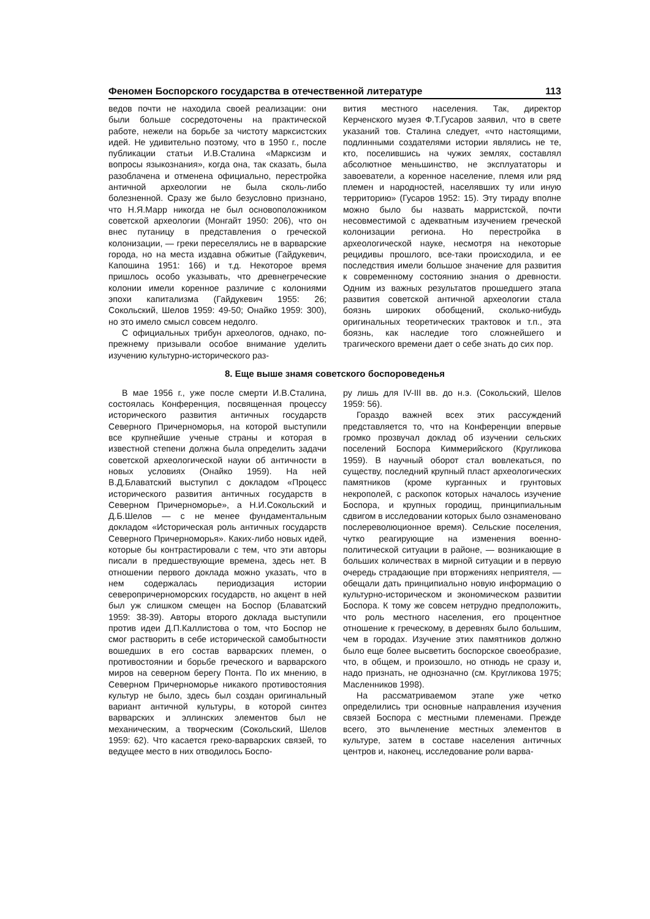Феномен Боспорского государства в отечественной литературе 113
ведов почти не находила своей реализации: они были больше сосредоточены на практической работе, нежели на борьбе за чистоту марксистских идей. Не удивительно поэтому, что в 1950 г., после публикации статьи И.В.Сталина «Марксизм и вопросы языкознания», когда она, так сказать, была разоблачена и отменена официально, перестройка античной археологии не была сколь-либо болезненной. Сразу же было безусловно признано, что Н.Я.Марр никогда не был основоположником советской археологии (Монгайт 1950: 206), что он внес путаницу в представления о греческой колонизации, — греки переселялись не в варварские города, но на места издавна обжитые (Гайдукевич, Капошина 1951: 166) и т.д. Некоторое время пришлось особо указывать, что древнегреческие колонии имели коренное различие с колониями эпохи капитализма (Гайдукевич 1955: 26; Сокольский, Шелов 1959: 49-50; Онайко 1959: 300), но это имело смысл совсем недолго.
С официальных трибун археологов, однако, по-прежнему призывали особое внимание уделить изучению культурно-исторического раз-
вития местного населения. Так, директор Керченского музея Ф.Т.Гусаров заявил, что в свете указаний тов. Сталина следует, «что настоящими, подлинными создателями истории являлись не те, кто, поселившись на чужих землях, составлял абсолютное меньшинство, не эксплуататоры и завоеватели, а коренное население, племя или ряд племен и народностей, населявших ту или иную территорию» (Гусаров 1952: 15). Эту тираду вполне можно было бы назвать марристской, почти несовместимой с адекватным изучением греческой колонизации региона. Но перестройка в археологической науке, несмотря на некоторые рецидивы прошлого, все-таки происходила, и ее последствия имели большое значение для развития к современному состоянию знания о древности. Одним из важных результатов прошедшего этапа развития советской античной археологии стала боязнь широких обобщений, сколько-нибудь оригинальных теоретических трактовок и т.п., эта боязнь, как наследие того сложнейшего и трагического времени дает о себе знать до сих пор.
8. Еще выше знамя советского боспороведенья
В мае 1956 г., уже после смерти И.В.Сталина, состоялась Конференция, посвященная процессу исторического развития античных государств Северного Причерноморья, на которой выступили все крупнейшие ученые страны и которая в известной степени должна была определить задачи советской археологической науки об античности в новых условиях (Онайко 1959). На ней В.Д.Блаватский выступил с докладом «Процесс исторического развития античных государств в Северном Причерноморье», а Н.И.Сокольский и Д.Б.Шелов — с не менее фундаментальным докладом «Историческая роль античных государств Северного Причерноморья». Каких-либо новых идей, которые бы контрастировали с тем, что эти авторы писали в предшествующие времена, здесь нет. В отношении первого доклада можно указать, что в нем содержалась периодизация истории северопричерноморских государств, но акцент в ней был уж слишком смещен на Боспор (Блаватский 1959: 38-39). Авторы второго доклада выступили против идеи Д.П.Каллистова о том, что Боспор не смог растворить в себе исторической самобытности вошедших в его состав варварских племен, о противостоянии и борьбе греческого и варварского миров на северном берегу Понта. По их мнению, в Северном Причерноморье никакого противостояния культур не было, здесь был создан оригинальный вариант античной культуры, в которой синтез варварских и эллинских элементов был не механическим, а творческим (Сокольский, Шелов 1959: 62). Что касается греко-варварских связей, то ведущее место в них отводилось Боспо-
ру лишь для IV-III вв. до н.э. (Сокольский, Шелов 1959: 56).
Гораздо важней всех этих рассуждений представляется то, что на Конференции впервые громко прозвучал доклад об изучении сельских поселений Боспора Киммерийского (Кругликова 1959). В научный оборот стал вовлекаться, по существу, последний крупный пласт археологических памятников (кроме курганных и грунтовых некрополей, с раскопок которых началось изучение Боспора, и крупных городищ, принципиальным сдвигом в исследовании которых было ознаменовано послереволюционное время). Сельские поселения, чутко реагирующие на изменения военно-политической ситуации в районе, — возникающие в больших количествах в мирной ситуации и в первую очередь страдающие при вторжениях неприятеля, — обещали дать принципиально новую информацию о культурно-историческом и экономическом развитии Боспора. К тому же совсем нетрудно предположить, что роль местного населения, его процентное отношение к греческому, в деревнях было большим, чем в городах. Изучение этих памятников должно было еще более высветить боспорское своеобразие, что, в общем, и произошло, но отнюдь не сразу и, надо признать, не однозначно (см. Кругликова 1975; Масленников 1998).
На рассматриваемом этапе уже четко определились три основные направления изучения связей Боспора с местными племенами. Прежде всего, это вычленение местных элементов в культуре, затем в составе населения античных центров и, наконец, исследование роли варва-